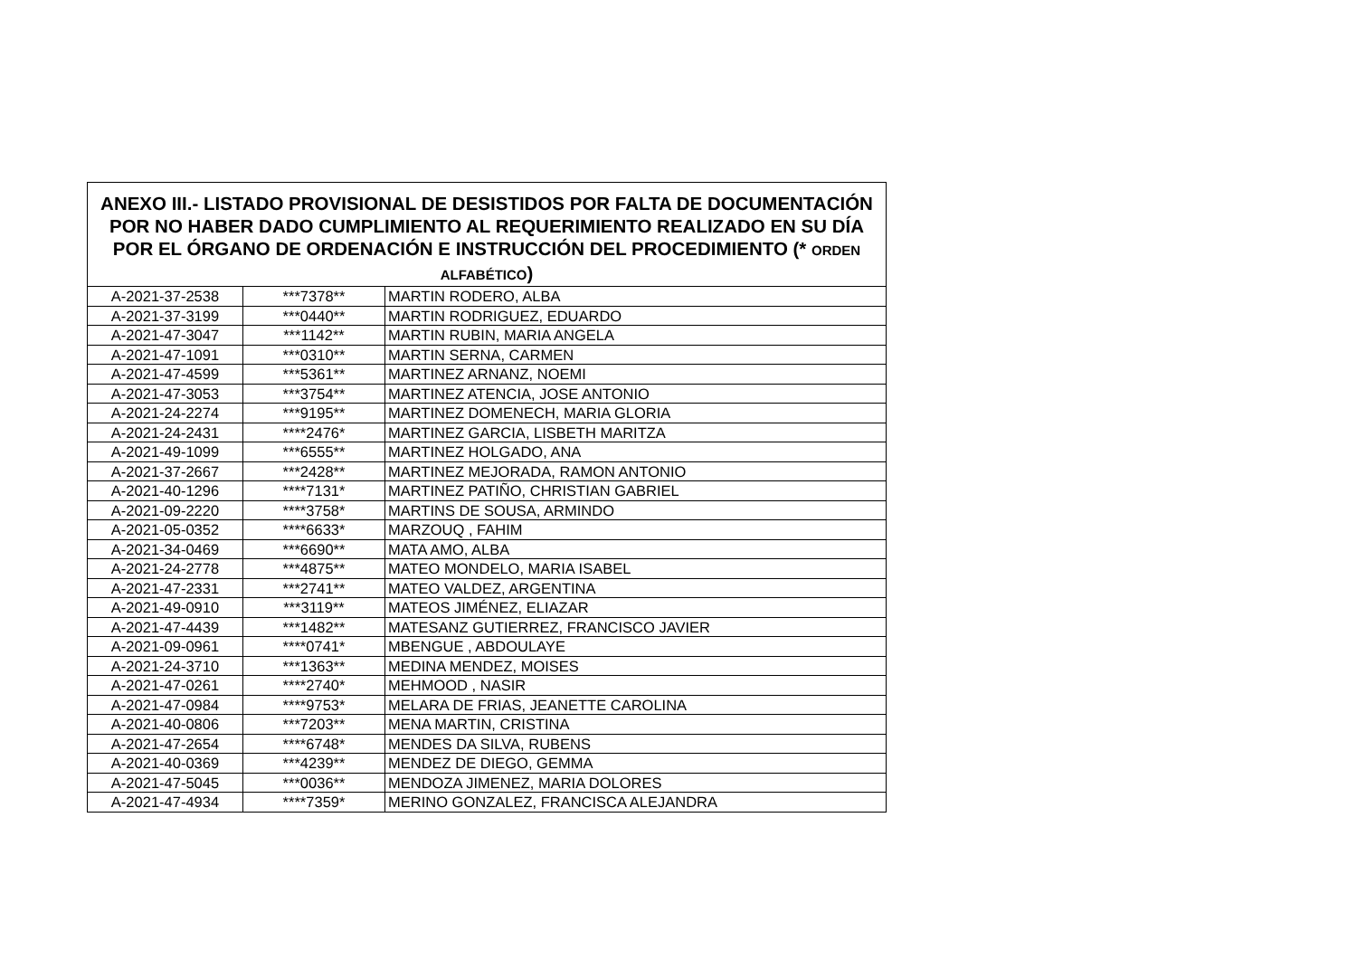| ANEXO III.- LISTADO PROVISIONAL DE DESISTIDOS POR FALTA DE DOCUMENTACIÓN POR NO HABER DADO CUMPLIMIENTO AL REQUERIMIENTO REALIZADO EN SU DÍA POR EL ÓRGANO DE ORDENACIÓN E INSTRUCCIÓN DEL PROCEDIMIENTO (* ORDEN ALFABÉTICO ) | | |
| --- | --- | --- |
| A-2021-37-2538 | ***7378** | MARTIN RODERO, ALBA |
| A-2021-37-3199 | ***0440** | MARTIN RODRIGUEZ, EDUARDO |
| A-2021-47-3047 | ***1142** | MARTIN RUBIN, MARIA ANGELA |
| A-2021-47-1091 | ***0310** | MARTIN SERNA, CARMEN |
| A-2021-47-4599 | ***5361** | MARTINEZ ARNANZ, NOEMI |
| A-2021-47-3053 | ***3754** | MARTINEZ ATENCIA, JOSE ANTONIO |
| A-2021-24-2274 | ***9195** | MARTINEZ DOMENECH, MARIA GLORIA |
| A-2021-24-2431 | ****2476* | MARTINEZ GARCIA, LISBETH MARITZA |
| A-2021-49-1099 | ***6555** | MARTINEZ HOLGADO, ANA |
| A-2021-37-2667 | ***2428** | MARTINEZ MEJORADA, RAMON ANTONIO |
| A-2021-40-1296 | ****7131* | MARTINEZ PATIÑO, CHRISTIAN GABRIEL |
| A-2021-09-2220 | ****3758* | MARTINS DE SOUSA, ARMINDO |
| A-2021-05-0352 | ****6633* | MARZOUQ , FAHIM |
| A-2021-34-0469 | ***6690** | MATA AMO, ALBA |
| A-2021-24-2778 | ***4875** | MATEO MONDELO, MARIA ISABEL |
| A-2021-47-2331 | ***2741** | MATEO VALDEZ, ARGENTINA |
| A-2021-49-0910 | ***3119** | MATEOS JIMÉNEZ, ELIAZAR |
| A-2021-47-4439 | ***1482** | MATESANZ GUTIERREZ, FRANCISCO JAVIER |
| A-2021-09-0961 | ****0741* | MBENGUE , ABDOULAYE |
| A-2021-24-3710 | ***1363** | MEDINA MENDEZ, MOISES |
| A-2021-47-0261 | ****2740* | MEHMOOD , NASIR |
| A-2021-47-0984 | ****9753* | MELARA DE FRIAS, JEANETTE CAROLINA |
| A-2021-40-0806 | ***7203** | MENA MARTIN, CRISTINA |
| A-2021-47-2654 | ****6748* | MENDES DA SILVA, RUBENS |
| A-2021-40-0369 | ***4239** | MENDEZ DE DIEGO, GEMMA |
| A-2021-47-5045 | ***0036** | MENDOZA JIMENEZ, MARIA DOLORES |
| A-2021-47-4934 | ****7359* | MERINO GONZALEZ, FRANCISCA ALEJANDRA |